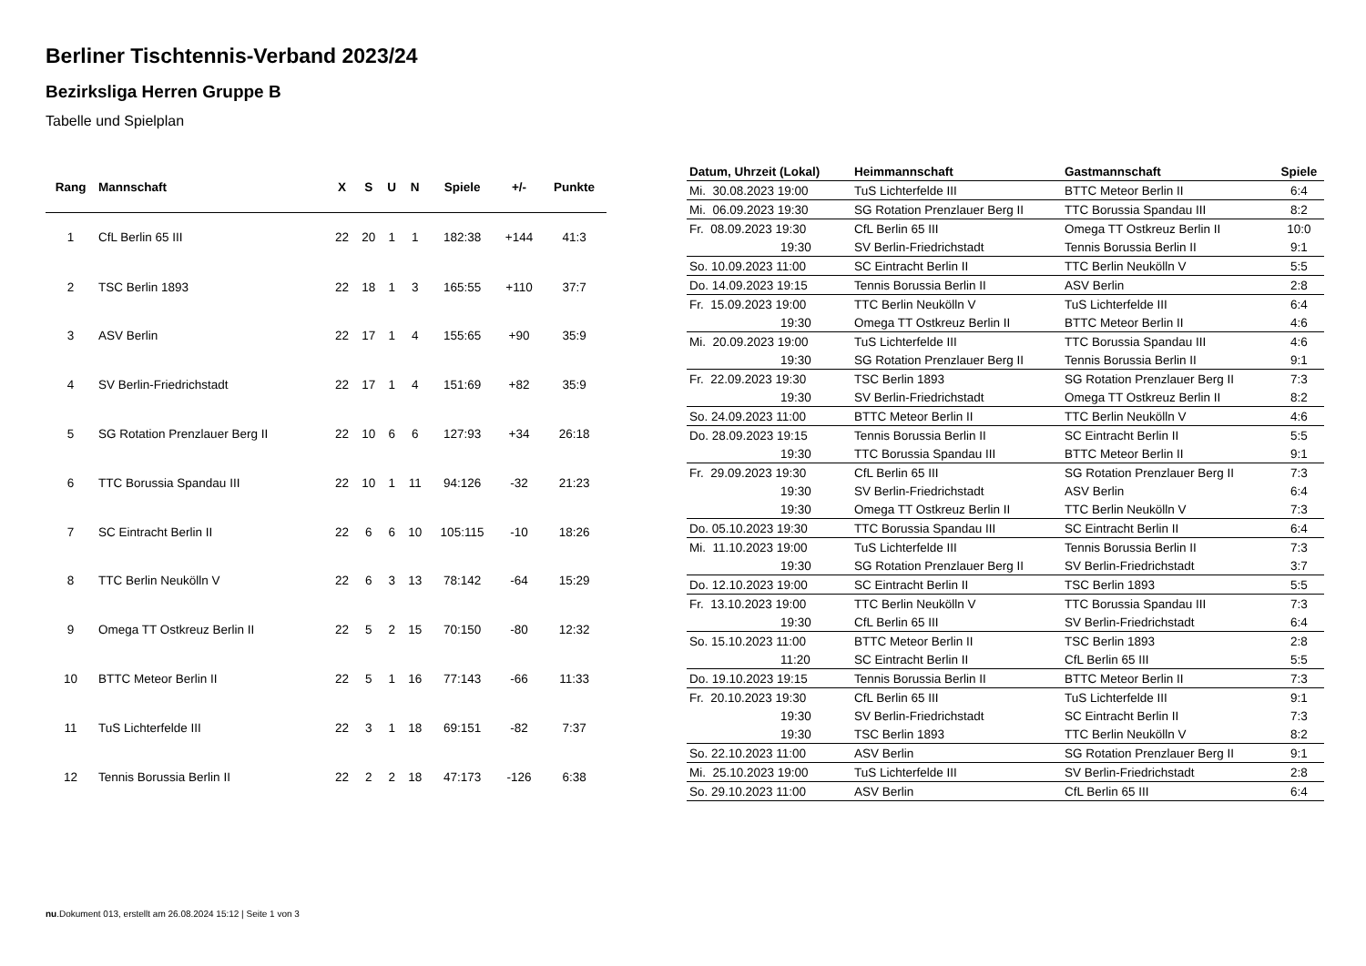Berliner Tischtennis-Verband 2023/24
Bezirksliga Herren Gruppe B
Tabelle und Spielplan
| Rang | Mannschaft | X | S | U | N | Spiele | +/- | Punkte |
| --- | --- | --- | --- | --- | --- | --- | --- | --- |
| 1 | CfL Berlin 65 III | 22 | 20 | 1 | 1 | 182:38 | +144 | 41:3 |
| 2 | TSC Berlin 1893 | 22 | 18 | 1 | 3 | 165:55 | +110 | 37:7 |
| 3 | ASV Berlin | 22 | 17 | 1 | 4 | 155:65 | +90 | 35:9 |
| 4 | SV Berlin-Friedrichstadt | 22 | 17 | 1 | 4 | 151:69 | +82 | 35:9 |
| 5 | SG Rotation Prenzlauer Berg II | 22 | 10 | 6 | 6 | 127:93 | +34 | 26:18 |
| 6 | TTC Borussia Spandau III | 22 | 10 | 1 | 11 | 94:126 | -32 | 21:23 |
| 7 | SC Eintracht Berlin II | 22 | 6 | 6 | 10 | 105:115 | -10 | 18:26 |
| 8 | TTC Berlin Neukölln V | 22 | 6 | 3 | 13 | 78:142 | -64 | 15:29 |
| 9 | Omega TT Ostkreuz Berlin II | 22 | 5 | 2 | 15 | 70:150 | -80 | 12:32 |
| 10 | BTTC Meteor Berlin II | 22 | 5 | 1 | 16 | 77:143 | -66 | 11:33 |
| 11 | TuS Lichterfelde III | 22 | 3 | 1 | 18 | 69:151 | -82 | 7:37 |
| 12 | Tennis Borussia Berlin II | 22 | 2 | 2 | 18 | 47:173 | -126 | 6:38 |
| Datum, Uhrzeit (Lokal) | Heimmannschaft | Gastmannschaft | Spiele |
| --- | --- | --- | --- |
| Mi. 30.08.2023 19:00 | TuS Lichterfelde III | BTTC Meteor Berlin II | 6:4 |
| Mi. 06.09.2023 19:30 | SG Rotation Prenzlauer Berg II | TTC Borussia Spandau III | 8:2 |
| Fr. 08.09.2023 19:30 | CfL Berlin 65 III | Omega TT Ostkreuz Berlin II | 10:0 |
| 19:30 | SV Berlin-Friedrichstadt | Tennis Borussia Berlin II | 9:1 |
| So. 10.09.2023 11:00 | SC Eintracht Berlin II | TTC Berlin Neukölln V | 5:5 |
| Do. 14.09.2023 19:15 | Tennis Borussia Berlin II | ASV Berlin | 2:8 |
| Fr. 15.09.2023 19:00 | TTC Berlin Neukölln V | TuS Lichterfelde III | 6:4 |
| 19:30 | Omega TT Ostkreuz Berlin II | BTTC Meteor Berlin II | 4:6 |
| Mi. 20.09.2023 19:00 | TuS Lichterfelde III | TTC Borussia Spandau III | 4:6 |
| 19:30 | SG Rotation Prenzlauer Berg II | Tennis Borussia Berlin II | 9:1 |
| Fr. 22.09.2023 19:30 | TSC Berlin 1893 | SG Rotation Prenzlauer Berg II | 7:3 |
| 19:30 | SV Berlin-Friedrichstadt | Omega TT Ostkreuz Berlin II | 8:2 |
| So. 24.09.2023 11:00 | BTTC Meteor Berlin II | TTC Berlin Neukölln V | 4:6 |
| Do. 28.09.2023 19:15 | Tennis Borussia Berlin II | SC Eintracht Berlin II | 5:5 |
| 19:30 | TTC Borussia Spandau III | BTTC Meteor Berlin II | 9:1 |
| Fr. 29.09.2023 19:30 | CfL Berlin 65 III | SG Rotation Prenzlauer Berg II | 7:3 |
| 19:30 | SV Berlin-Friedrichstadt | ASV Berlin | 6:4 |
| 19:30 | Omega TT Ostkreuz Berlin II | TTC Berlin Neukölln V | 7:3 |
| Do. 05.10.2023 19:30 | TTC Borussia Spandau III | SC Eintracht Berlin II | 6:4 |
| Mi. 11.10.2023 19:00 | TuS Lichterfelde III | Tennis Borussia Berlin II | 7:3 |
| 19:30 | SG Rotation Prenzlauer Berg II | SV Berlin-Friedrichstadt | 3:7 |
| Do. 12.10.2023 19:00 | SC Eintracht Berlin II | TSC Berlin 1893 | 5:5 |
| Fr. 13.10.2023 19:00 | TTC Berlin Neukölln V | TTC Borussia Spandau III | 7:3 |
| 19:30 | CfL Berlin 65 III | SV Berlin-Friedrichstadt | 6:4 |
| So. 15.10.2023 11:00 | BTTC Meteor Berlin II | TSC Berlin 1893 | 2:8 |
| 11:20 | SC Eintracht Berlin II | CfL Berlin 65 III | 5:5 |
| Do. 19.10.2023 19:15 | Tennis Borussia Berlin II | BTTC Meteor Berlin II | 7:3 |
| Fr. 20.10.2023 19:30 | CfL Berlin 65 III | TuS Lichterfelde III | 9:1 |
| 19:30 | SV Berlin-Friedrichstadt | SC Eintracht Berlin II | 7:3 |
| 19:30 | TSC Berlin 1893 | TTC Berlin Neukölln V | 8:2 |
| So. 22.10.2023 11:00 | ASV Berlin | SG Rotation Prenzlauer Berg II | 9:1 |
| Mi. 25.10.2023 19:00 | TuS Lichterfelde III | SV Berlin-Friedrichstadt | 2:8 |
| So. 29.10.2023 11:00 | ASV Berlin | CfL Berlin 65 III | 6:4 |
nu.Dokument 013, erstellt am 26.08.2024 15:12 | Seite 1 von 3